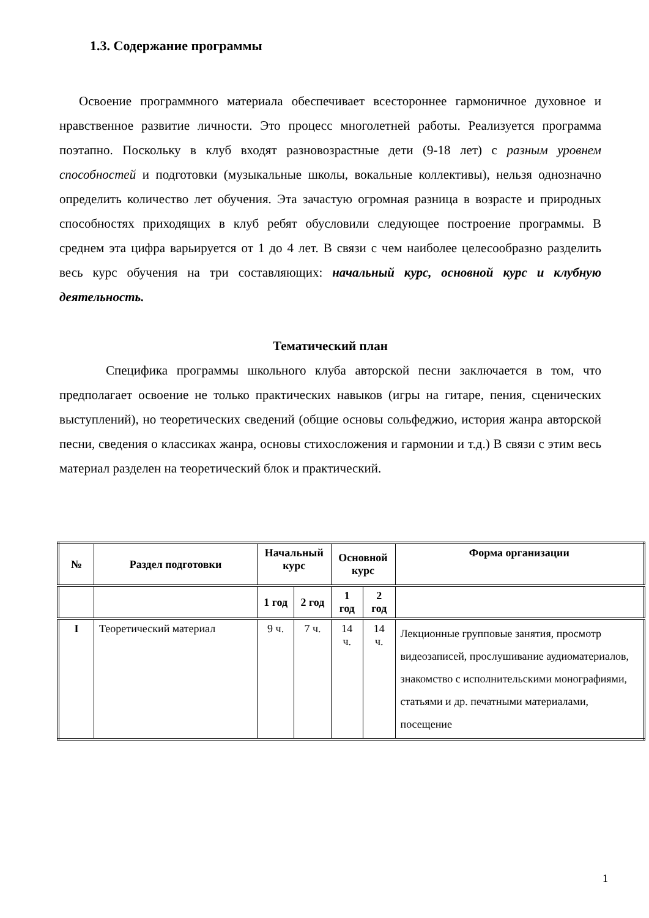1.3. Содержание программы
Освоение программного материала обеспечивает всестороннее гармоничное духовное и нравственное развитие личности. Это процесс многолетней работы. Реализуется программа поэтапно. Поскольку в клуб входят разновозрастные дети (9-18 лет) с разным уровнем способностей и подготовки (музыкальные школы, вокальные коллективы), нельзя однозначно определить количество лет обучения. Эта зачастую огромная разница в возрасте и природных способностях приходящих в клуб ребят обусловили следующее построение программы. В среднем эта цифра варьируется от 1 до 4 лет. В связи с чем наиболее целесообразно разделить весь курс обучения на три составляющих: начальный курс, основной курс и клубную деятельность.
Тематический план
Специфика программы школьного клуба авторской песни заключается в том, что предполагает освоение не только практических навыков (игры на гитаре, пения, сценических выступлений), но теоретических сведений (общие основы сольфеджио, история жанра авторской песни, сведения о классиках жанра, основы стихосложения и гармонии и т.д.) В связи с этим весь материал разделен на теоретический блок и практический.
| № | Раздел подготовки | Начальный курс | | Основной курс | | Форма организации |
| --- | --- | --- | --- | --- | --- | --- |
| | | 1 год | 2 год | 1 год | 2 год | |
| I | Теоретический материал | 9 ч. | 7 ч. | 14 ч. | 14 ч. | Лекционные групповые занятия, просмотр видеозаписей, прослушивание аудиоматериалов, знакомство с исполнительскими монографиями, статьями и др. печатными материалами, посещение |
1